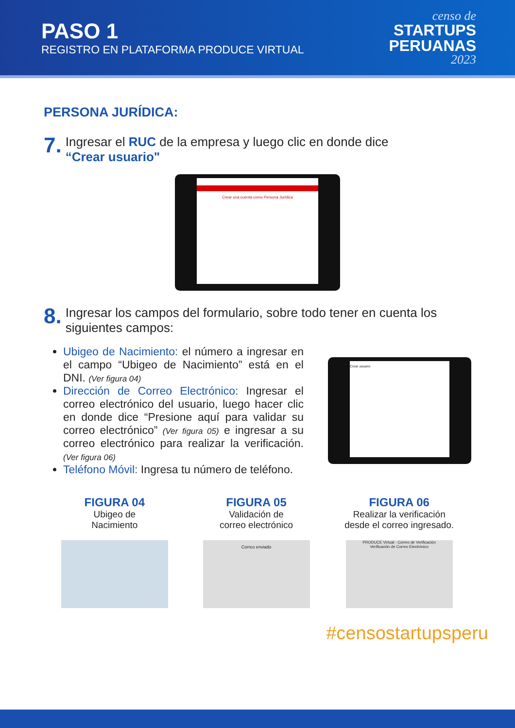PASO 1
REGISTRO EN PLATAFORMA PRODUCE VIRTUAL
censo de
STARTUPS
PERUANAS
2023
PERSONA JURÍDICA:
7.
Ingresar el RUC de la empresa y luego clic en donde dice
“Crear usuario"
Crear una cuenta como Persona Jurídica
8.
Ingresar los campos del formulario, sobre todo tener en cuenta los siguientes campos:
Ubigeo de Nacimiento: el número a ingresar en el campo “Ubigeo de Nacimiento” está en el DNI. (Ver figura 04)
Dirección de Correo Electrónico: Ingresar el correo electrónico del usuario, luego hacer clic en donde dice “Presione aquí para validar su correo electrónico” (Ver figura 05) e ingresar a su correo electrónico para realizar la verificación. (Ver figura 06)
Teléfono Móvil: Ingresa tu número de teléfono.
Crear usuario
FIGURA 04
Ubigeo de
Nacimiento
FIGURA 05
Validación de
correo electrónico
Correo enviado
FIGURA 06
Realizar la verificación
desde el correo ingresado.
PRODUCE Virtual - Correo de Verificación
Verificación de Correo Electrónico
#censostartupsperu